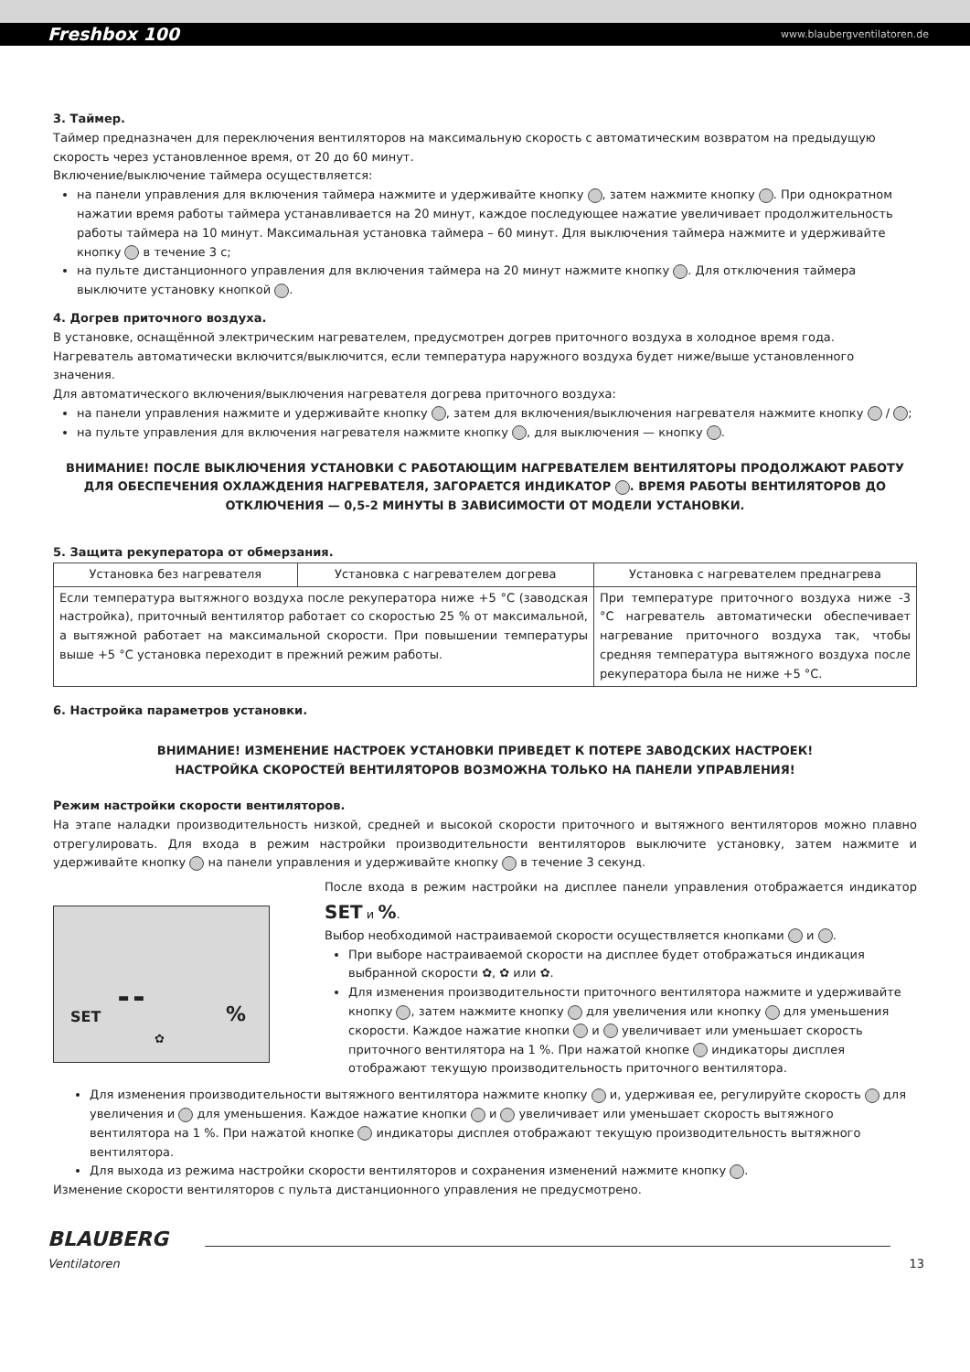Freshbox 100 www.blaubergventilatoren.de
3. Таймер.
Таймер предназначен для переключения вентиляторов на максимальную скорость с автоматическим возвратом на предыдущую скорость через установленное время, от 20 до 60 минут.
Включение/выключение таймера осуществляется:
на панели управления для включения таймера нажмите и удерживайте кнопку , затем нажмите кнопку . При однократном нажатии время работы таймера устанавливается на 20 минут, каждое последующее нажатие увеличивает продолжительность работы таймера на 10 минут. Максимальная установка таймера – 60 минут. Для выключения таймера нажмите и удерживайте кнопку в течение 3 с;
на пульте дистанционного управления для включения таймера на 20 минут нажмите кнопку . Для отключения таймера выключите установку кнопкой .
4. Догрев приточного воздуха.
В установке, оснащённой электрическим нагревателем, предусмотрен догрев приточного воздуха в холодное время года. Нагреватель автоматически включится/выключится, если температура наружного воздуха будет ниже/выше установленного значения.
Для автоматического включения/выключения нагревателя догрева приточного воздуха:
на панели управления нажмите и удерживайте кнопку , затем для включения/выключения нагревателя нажмите кнопку / ;
на пульте управления для включения нагревателя нажмите кнопку , для выключения — кнопку .
ВНИМАНИЕ! ПОСЛЕ ВЫКЛЮЧЕНИЯ УСТАНОВКИ С РАБОТАЮЩИМ НАГРЕВАТЕЛЕМ ВЕНТИЛЯТОРЫ ПРОДОЛЖАЮТ РАБОТУ ДЛЯ ОБЕСПЕЧЕНИЯ ОХЛАЖДЕНИЯ НАГРЕВАТЕЛЯ, ЗАГОРАЕТСЯ ИНДИКАТОР . ВРЕМЯ РАБОТЫ ВЕНТИЛЯТОРОВ ДО ОТКЛЮЧЕНИЯ — 0,5-2 МИНУТЫ В ЗАВИСИМОСТИ ОТ МОДЕЛИ УСТАНОВКИ.
5. Защита рекуператора от обмерзания.
| Установка без нагревателя | Установка с нагревателем догрева | Установка с нагревателем преднагрева |
| --- | --- | --- |
| Если температура вытяжного воздуха после рекуператора ниже +5 °С (заводская настройка), приточный вентилятор работает со скоростью 25 % от максимальной, а вытяжной работает на максимальной скорости. При повышении температуры выше +5 °С установка переходит в прежний режим работы. | | При температуре приточного воздуха ниже -3 °С нагреватель автоматически обеспечивает нагревание приточного воздуха так, чтобы средняя температура вытяжного воздуха после рекуператора была не ниже +5 °С. |
6. Настройка параметров установки.
ВНИМАНИЕ! ИЗМЕНЕНИЕ НАСТРОЕК УСТАНОВКИ ПРИВЕДЕТ К ПОТЕРЕ ЗАВОДСКИХ НАСТРОЕК!
НАСТРОЙКА СКОРОСТЕЙ ВЕНТИЛЯТОРОВ ВОЗМОЖНА ТОЛЬКО НА ПАНЕЛИ УПРАВЛЕНИЯ!
Режим настройки скорости вентиляторов.
На этапе наладки производительность низкой, средней и высокой скорости приточного и вытяжного вентиляторов можно плавно отрегулировать. Для входа в режим настройки производительности вентиляторов выключите установку, затем нажмите и удерживайте кнопку на панели управления и удерживайте кнопку в течение 3 секунд.
SET
▬ ▬%
✿
После входа в режим настройки на дисплее панели управления отображается индикатор SET и %.
Выбор необходимой настраиваемой скорости осуществляется кнопками и .
При выборе настраиваемой скорости на дисплее будет отображаться индикация выбранной скорости ✿, ✿ или ✿.
Для изменения производительности приточного вентилятора нажмите и удерживайте кнопку , затем нажмите кнопку для увеличения или кнопку для уменьшения скорости. Каждое нажатие кнопки и увеличивает или уменьшает скорость приточного вентилятора на 1 %. При нажатой кнопке индикаторы дисплея отображают текущую производительность приточного вентилятора.
Для изменения производительности вытяжного вентилятора нажмите кнопку и, удерживая ее, регулируйте скорость для увеличения и для уменьшения. Каждое нажатие кнопки и увеличивает или уменьшает скорость вытяжного вентилятора на 1 %. При нажатой кнопке индикаторы дисплея отображают текущую производительность вытяжного вентилятора.
Для выхода из режима настройки скорости вентиляторов и сохранения изменений нажмите кнопку .
Изменение скорости вентиляторов с пульта дистанционного управления не предусмотрено.
BLAUBERG
Ventilatoren
13